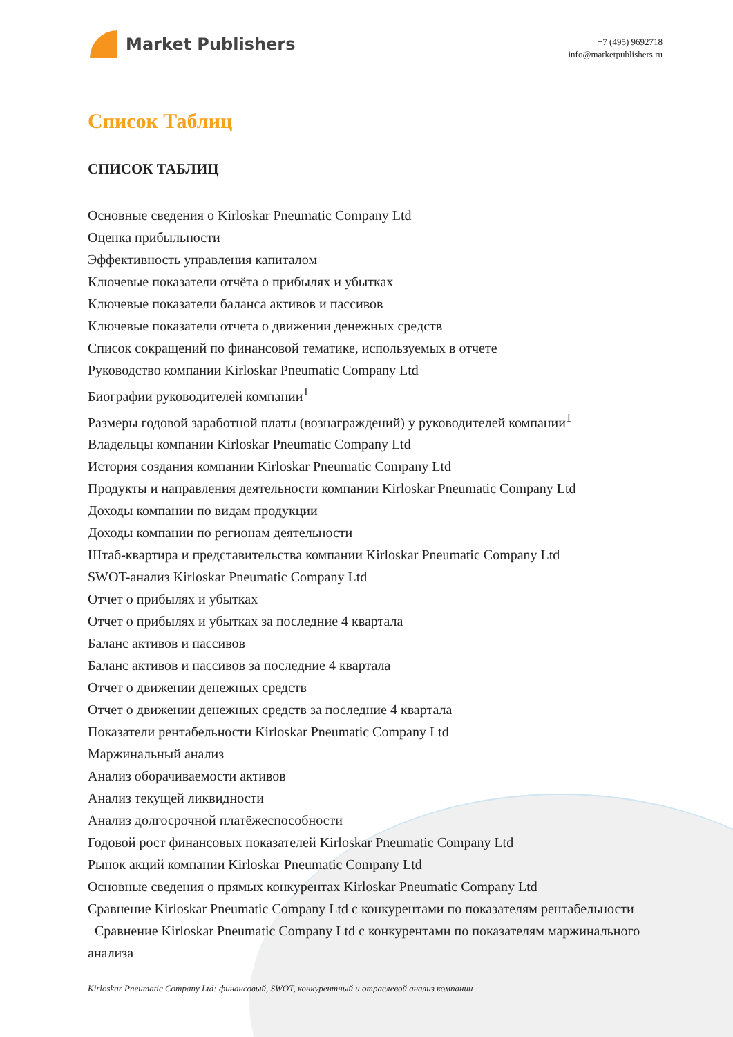Market Publishers
+7 (495) 9692718
info@marketpublishers.ru
Список Таблиц
СПИСОК ТАБЛИЦ
Основные сведения о Kirloskar Pneumatic Company Ltd
Оценка прибыльности
Эффективность управления капиталом
Ключевые показатели отчёта о прибылях и убытках
Ключевые показатели баланса активов и пассивов
Ключевые показатели отчета о движении денежных средств
Список сокращений по финансовой тематике, используемых в отчете
Руководство компании Kirloskar Pneumatic Company Ltd
Биографии руководителей компании<sup>1</sup>
Размеры годовой заработной платы (вознаграждений) у руководителей компании<sup>1</sup>
Владельцы компании Kirloskar Pneumatic Company Ltd
История создания компании Kirloskar Pneumatic Company Ltd
Продукты и направления деятельности компании Kirloskar Pneumatic Company Ltd
Доходы компании по видам продукции
Доходы компании по регионам деятельности
Штаб-квартира и представительства компании Kirloskar Pneumatic Company Ltd
SWOT-анализ Kirloskar Pneumatic Company Ltd
Отчет о прибылях и убытках
Отчет о прибылях и убытках за последние 4 квартала
Баланс активов и пассивов
Баланс активов и пассивов за последние 4 квартала
Отчет о движении денежных средств
Отчет о движении денежных средств за последние 4 квартала
Показатели рентабельности Kirloskar Pneumatic Company Ltd
Маржинальный анализ
Анализ оборачиваемости активов
Анализ текущей ликвидности
Анализ долгосрочной платёжеспособности
Годовой рост финансовых показателей Kirloskar Pneumatic Company Ltd
Рынок акций компании Kirloskar Pneumatic Company Ltd
Основные сведения о прямых конкурентах Kirloskar Pneumatic Company Ltd
Сравнение Kirloskar Pneumatic Company Ltd с конкурентами по показателям рентабельности
Сравнение Kirloskar Pneumatic Company Ltd с конкурентами по показателям маржинального анализа
Kirloskar Pneumatic Company Ltd: финансовый, SWOT, конкурентный и отраслевой анализ компании